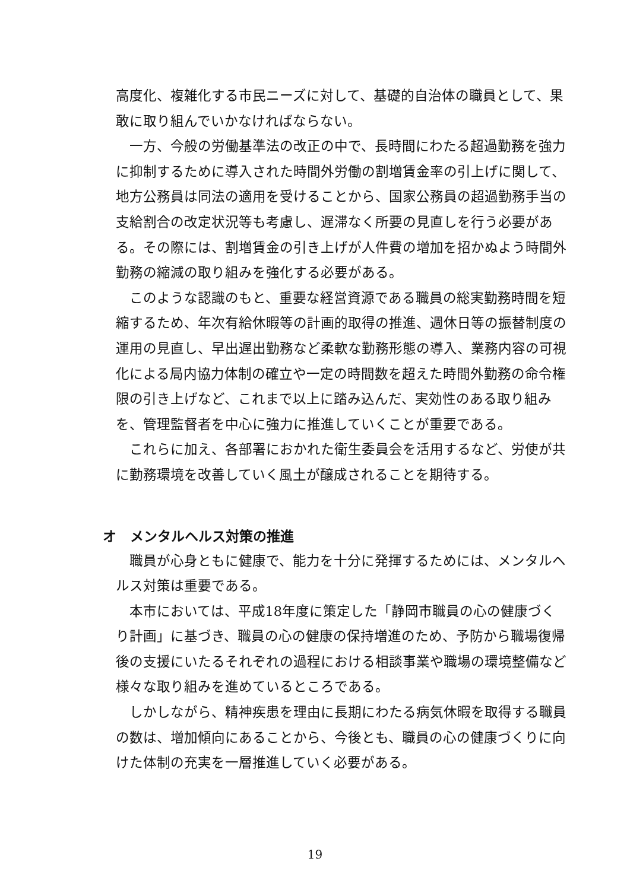高度化、複雑化する市民ニーズに対して、基礎的自治体の職員として、果敢に取り組んでいかなければならない。
一方、今般の労働基準法の改正の中で、長時間にわたる超過勤務を強力に抑制するために導入された時間外労働の割増賃金率の引上げに関して、地方公務員は同法の適用を受けることから、国家公務員の超過勤務手当の支給割合の改定状況等も考慮し、遅滞なく所要の見直しを行う必要がある。その際には、割増賃金の引き上げが人件費の増加を招かぬよう時間外勤務の縮減の取り組みを強化する必要がある。
このような認識のもと、重要な経営資源である職員の総実勤務時間を短縮するため、年次有給休暇等の計画的取得の推進、週休日等の振替制度の運用の見直し、早出遅出勤務など柔軟な勤務形態の導入、業務内容の可視化による局内協力体制の確立や一定の時間数を超えた時間外勤務の命令権限の引き上げなど、これまで以上に踏み込んだ、実効性のある取り組みを、管理監督者を中心に強力に推進していくことが重要である。
これらに加え、各部署におかれた衛生委員会を活用するなど、労使が共に勤務環境を改善していく風土が醸成されることを期待する。
オ　メンタルヘルス対策の推進
職員が心身ともに健康で、能力を十分に発揮するためには、メンタルヘルス対策は重要である。
本市においては、平成18年度に策定した「静岡市職員の心の健康づくり計画」に基づき、職員の心の健康の保持増進のため、予防から職場復帰後の支援にいたるそれぞれの過程における相談事業や職場の環境整備など様々な取り組みを進めているところである。
しかしながら、精神疾患を理由に長期にわたる病気休暇を取得する職員の数は、増加傾向にあることから、今後とも、職員の心の健康づくりに向けた体制の充実を一層推進していく必要がある。
19